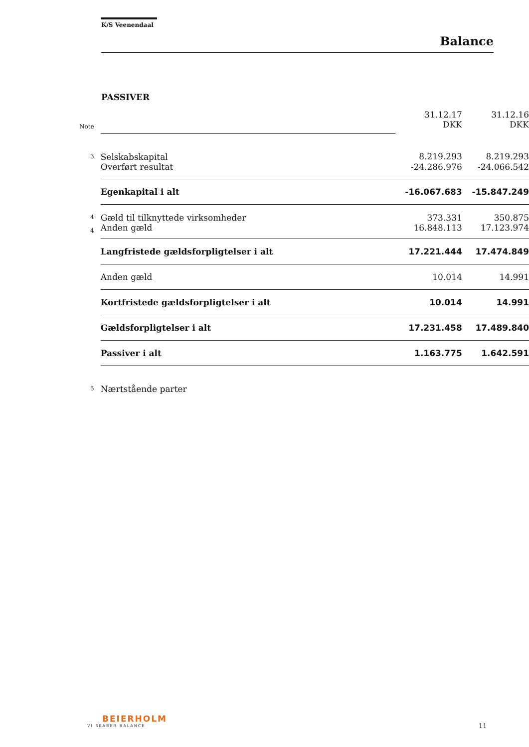K/S Veenendaal
Balance
PASSIVER
| | | 31.12.17 | 31.12.16 |
| Note | | DKK | DKK |
| 3 | Selskabskapital | 8.219.293 | 8.219.293 |
| | Overført resultat | -24.286.976 | -24.066.542 |
| | Egenkapital i alt | -16.067.683 | -15.847.249 |
| 4 | Gæld til tilknyttede virksomheder | 373.331 | 350.875 |
| 4 | Anden gæld | 16.848.113 | 17.123.974 |
| | Langfristede gældsforpligtelser i alt | 17.221.444 | 17.474.849 |
| | Anden gæld | 10.014 | 14.991 |
| | Kortfristede gældsforpligtelser i alt | 10.014 | 14.991 |
| | Gældsforpligtelser i alt | 17.231.458 | 17.489.840 |
| | Passiver i alt | 1.163.775 | 1.642.591 |
| 5 | Nærtstående parter | | |
BEIERHOLM
VI SKABER BALANCE
11